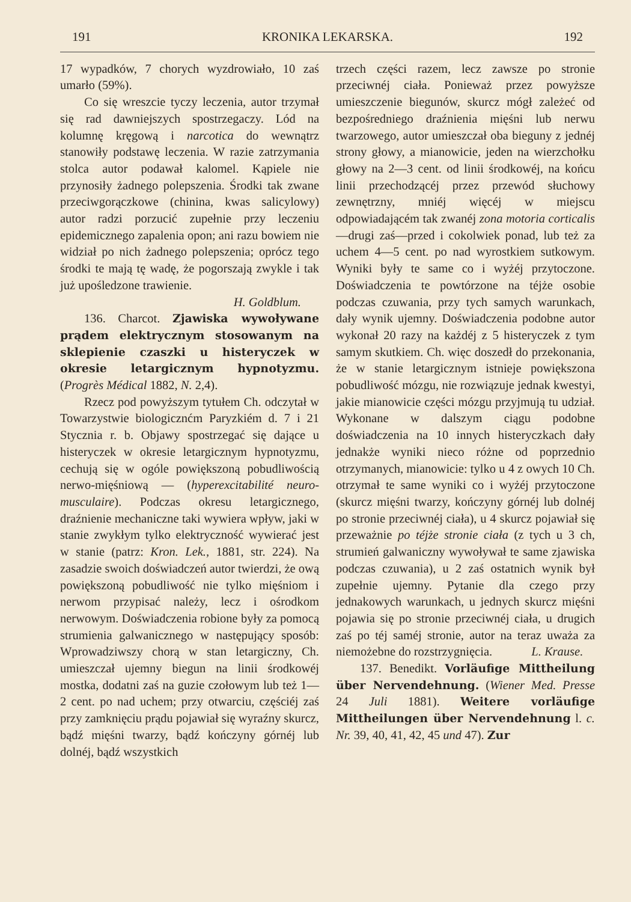191 KRONIKA LEKARSKA. 192
17 wypadków, 7 chorych wyzdrowiało, 10 zaś umarło (59%).
Co się wreszcie tyczy leczenia, autor trzymał się rad dawniejszych spostrzegaczy. Lód na kolumnę kręgową i narcotica do wewnątrz stanowiły podstawę leczenia. W razie zatrzymania stolca autor podawał kalomel. Kąpiele nie przynosiły żadnego polepszenia. Środki tak zwane przeciwgorączkowe (chinina, kwas salicylowy) autor radzi porzucić zupełnie przy leczeniu epidemicznego zapalenia opon; ani razu bowiem nie widział po nich żadnego polepszenia; oprócz tego środki te mają tę wadę, że pogorszają zwykle i tak już upośledzone trawienie.
H. Goldblum.
136. Charcot. Zjawiska wywoływane prądem elektrycznym stosowanym na sklepienie czaszki u histeryczek w okresie letargicznym hypnotyzmu. (Progrès Médical 1882, N. 2,4).
Rzecz pod powyższym tytułem Ch. odczytał w Towarzystwie biologicznćm Paryzkiém d. 7 i 21 Stycznia r. b. Objawy spostrzegać się dające u histeryczek w okresie letargicznym hypnotyzmu, cechują się w ogóle powiększoną pobudliwością nerwo-mięśniową — (hyperexcitabilité neuro-musculaire). Podczas okresu letargicznego, draźnienie mechaniczne taki wywiera wpływ, jaki w stanie zwykłym tylko elektryczność wywierać jest w stanie (patrz: Kron. Lek., 1881, str. 224). Na zasadzie swoich doświadczeń autor twierdzi, że ową powiększoną pobudliwość nie tylko mięśniom i nerwom przypisać należy, lecz i ośrodkom nerwowym. Doświadczenia robione były za pomocą strumienia galwanicznego w następujący sposób: Wprowadziwszy chorą w stan letargiczny, Ch. umieszczał ujemny biegun na linii środkowéj mostka, dodatni zaś na guzie czołowym lub też 1—2 cent. po nad uchem; przy otwarciu, częściéj zaś przy zamknięciu prądu pojawiał się wyraźny skurcz, bądź mięśni twarzy, bądź kończyny górnéj lub dolnéj, bądź wszystkich
trzech części razem, lecz zawsze po stronie przeciwnéj ciała. Ponieważ przez powyższe umieszczenie biegunów, skurcz mógł zależeć od bezpośredniego draźnienia mięśni lub nerwu twarzowego, autor umieszczał oba bieguny z jednéj strony głowy, a mianowicie, jeden na wierzchołku głowy na 2—3 cent. od linii środkowéj, na końcu linii przechodzącéj przez przewód słuchowy zewnętrzny, mniéj więcéj w miejscu odpowiadającém tak zwanéj zona motoria corticalis—drugi zaś—przed i cokolwiek ponad, lub też za uchem 4—5 cent. po nad wyrostkiem sutkowym. Wyniki były te same co i wyżéj przytoczone. Doświadczenia te powtórzone na téjże osobie podczas czuwania, przy tych samych warunkach, dały wynik ujemny. Doświadczenia podobne autor wykonał 20 razy na każdéj z 5 histeryczek z tym samym skutkiem. Ch. więc doszedł do przekonania, że w stanie letargicznym istnieje powiększona pobudliwość mózgu, nie rozwiązuje jednak kwestyi, jakie mianowicie części mózgu przyjmują tu udział. Wykonane w dalszym ciągu podobne doświadczenia na 10 innych histeryczkach dały jednakże wyniki nieco różne od poprzednio otrzymanych, mianowicie: tylko u 4 z owych 10 Ch. otrzymał te same wyniki co i wyżéj przytoczone (skurcz mięśni twarzy, kończyny górnéj lub dolnéj po stronie przeciwnéj ciała), u 4 skurcz pojawiał się przeważnie po téjże stronie ciała (z tych u 3 ch, strumień galwaniczny wywoływał te same zjawiska podczas czuwania), u 2 zaś ostatnich wynik był zupełnie ujemny. Pytanie dla czego przy jednakowych warunkach, u jednych skurcz mięśni pojawia się po stronie przeciwnéj ciała, u drugich zaś po téj saméj stronie, autor na teraz uważa za niemożebne do rozstrzygnięcia. L. Krause.
137. Benedikt. Vorläufige Mittheilung über Nervendehnung. (Wiener Med. Presse 24 Juli 1881). Weitere vorläufige Mittheilungen über Nervendehnung l. c. Nr. 39, 40, 41, 42, 45 und 47). Zur